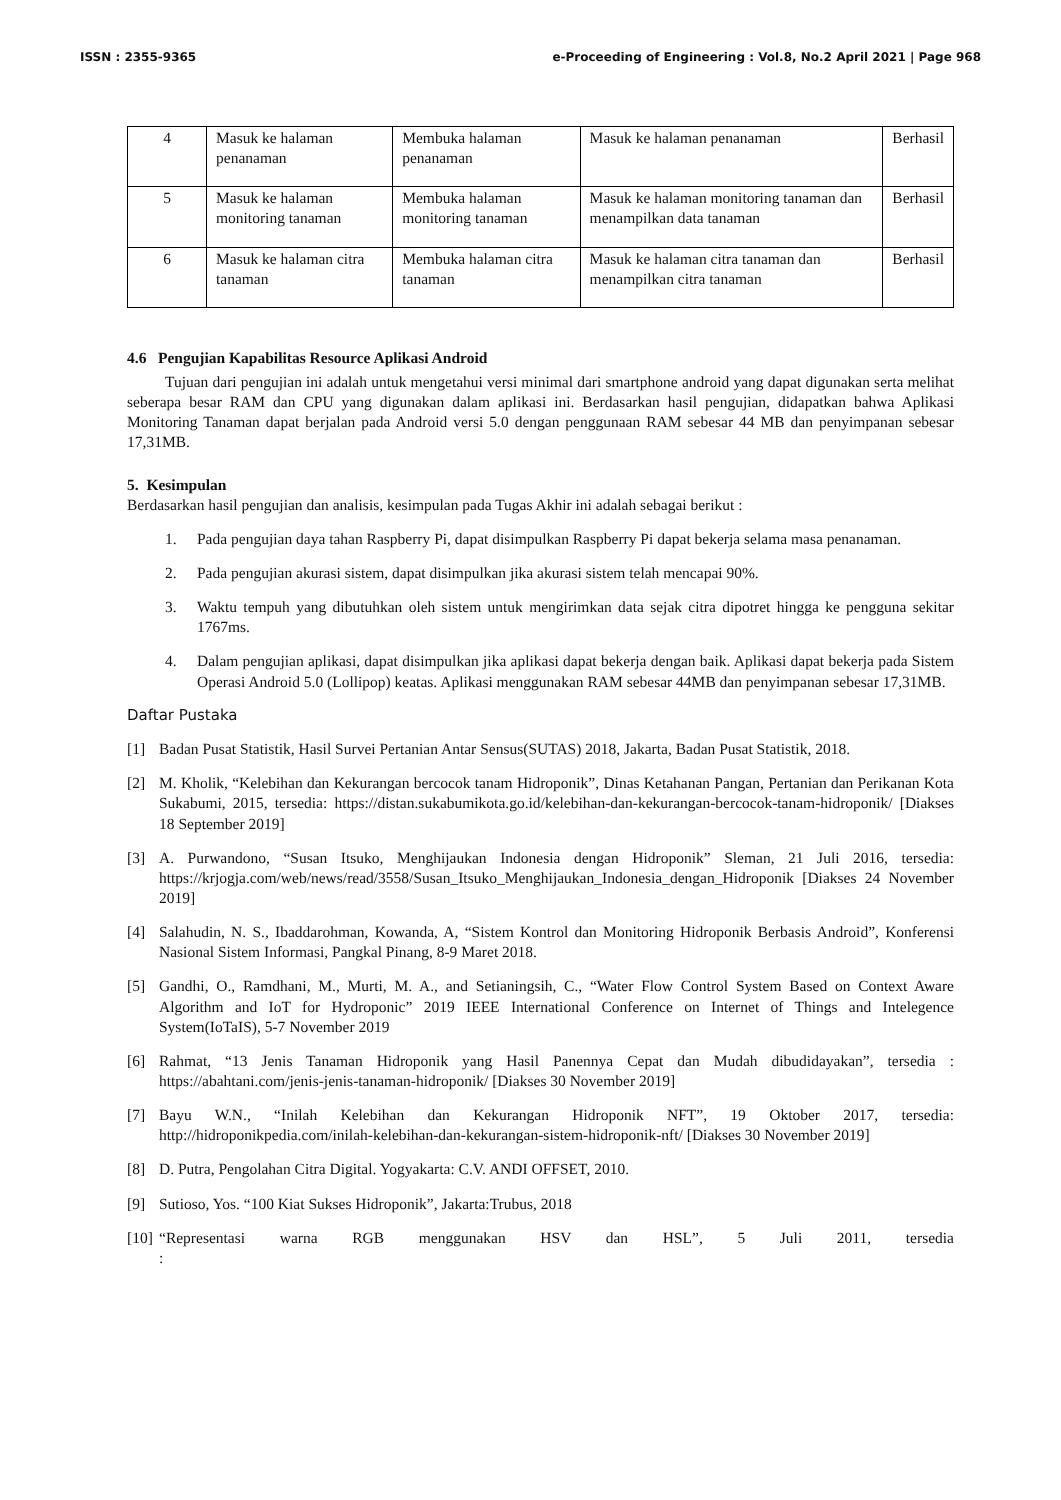ISSN : 2355-9365 e-Proceeding of Engineering : Vol.8, No.2 April 2021 | Page 968
| 4 | Masuk ke halaman penanaman | Membuka halaman penanaman | Masuk ke halaman penanaman | Berhasil |
| 5 | Masuk ke halaman monitoring tanaman | Membuka halaman monitoring tanaman | Masuk ke halaman monitoring tanaman dan menampilkan data tanaman | Berhasil |
| 6 | Masuk ke halaman citra tanaman | Membuka halaman citra tanaman | Masuk ke halaman citra tanaman dan menampilkan citra tanaman | Berhasil |
4.6 Pengujian Kapabilitas Resource Aplikasi Android
Tujuan dari pengujian ini adalah untuk mengetahui versi minimal dari smartphone android yang dapat digunakan serta melihat seberapa besar RAM dan CPU yang digunakan dalam aplikasi ini. Berdasarkan hasil pengujian, didapatkan bahwa Aplikasi Monitoring Tanaman dapat berjalan pada Android versi 5.0 dengan penggunaan RAM sebesar 44 MB dan penyimpanan sebesar 17,31MB.
5. Kesimpulan
Berdasarkan hasil pengujian dan analisis, kesimpulan pada Tugas Akhir ini adalah sebagai berikut :
1. Pada pengujian daya tahan Raspberry Pi, dapat disimpulkan Raspberry Pi dapat bekerja selama masa penanaman.
2. Pada pengujian akurasi sistem, dapat disimpulkan jika akurasi sistem telah mencapai 90%.
3. Waktu tempuh yang dibutuhkan oleh sistem untuk mengirimkan data sejak citra dipotret hingga ke pengguna sekitar 1767ms.
4. Dalam pengujian aplikasi, dapat disimpulkan jika aplikasi dapat bekerja dengan baik. Aplikasi dapat bekerja pada Sistem Operasi Android 5.0 (Lollipop) keatas. Aplikasi menggunakan RAM sebesar 44MB dan penyimpanan sebesar 17,31MB.
Daftar Pustaka
[1] Badan Pusat Statistik, Hasil Survei Pertanian Antar Sensus(SUTAS) 2018, Jakarta, Badan Pusat Statistik, 2018.
[2] M. Kholik, “Kelebihan dan Kekurangan bercocok tanam Hidroponik”, Dinas Ketahanan Pangan, Pertanian dan Perikanan Kota Sukabumi, 2015, tersedia: https://distan.sukabumikota.go.id/kelebihan-dan-kekurangan-bercocok-tanam-hidroponik/ [Diakses 18 September 2019]
[3] A. Purwandono, “Susan Itsuko, Menghijaukan Indonesia dengan Hidroponik” Sleman, 21 Juli 2016, tersedia: https://krjogja.com/web/news/read/3558/Susan_Itsuko_Menghijaukan_Indonesia_dengan_Hidroponik [Diakses 24 November 2019]
[4] Salahudin, N. S., Ibaddarohman, Kowanda, A, “Sistem Kontrol dan Monitoring Hidroponik Berbasis Android”, Konferensi Nasional Sistem Informasi, Pangkal Pinang, 8-9 Maret 2018.
[5] Gandhi, O., Ramdhani, M., Murti, M. A., and Setianingsih, C., “Water Flow Control System Based on Context Aware Algorithm and IoT for Hydroponic” 2019 IEEE International Conference on Internet of Things and Intelegence System(IoTaIS), 5-7 November 2019
[6] Rahmat, “13 Jenis Tanaman Hidroponik yang Hasil Panennya Cepat dan Mudah dibudidayakan”, tersedia : https://abahtani.com/jenis-jenis-tanaman-hidroponik/ [Diakses 30 November 2019]
[7] Bayu W.N., “Inilah Kelebihan dan Kekurangan Hidroponik NFT”, 19 Oktober 2017, tersedia: http://hidroponikpedia.com/inilah-kelebihan-dan-kekurangan-sistem-hidroponik-nft/ [Diakses 30 November 2019]
[8] D. Putra, Pengolahan Citra Digital. Yogyakarta: C.V. ANDI OFFSET, 2010.
[9] Sutioso, Yos. “100 Kiat Sukses Hidroponik”, Jakarta:Trubus, 2018
[10] “Representasi warna RGB menggunakan HSV dan HSL”, 5 Juli 2011, tersedia :